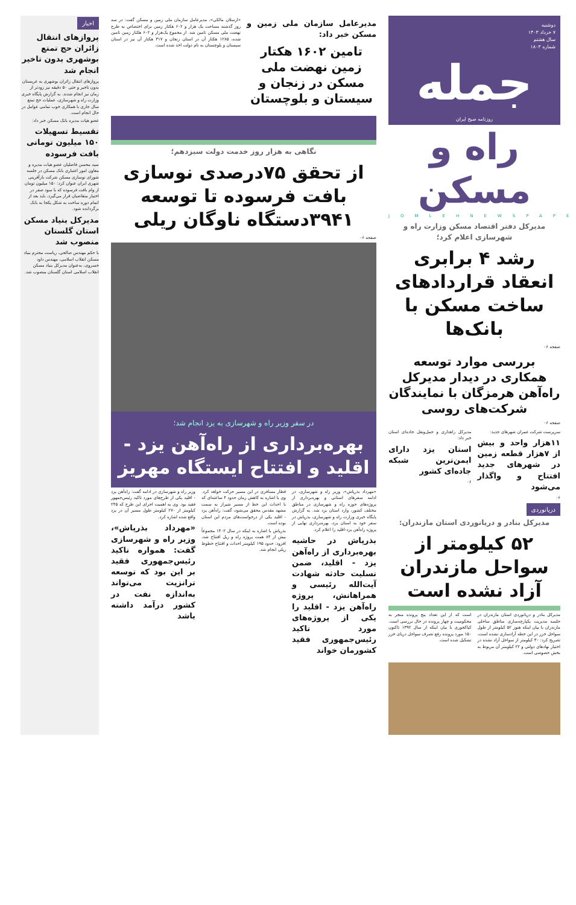دوشنبه
۷ خرداد ۱۴۰۳
سال هشتم
شماره ۱۸۰۳
جمله
روزنامه صبح ایران
راه و مسکن
JOMLEHNEWSPAPER
مدیرکل دفتر اقتصاد مسکن وزارت راه و شهرسازی اعلام کرد؛
رشد ۴ برابری انعقاد قراردادهای ساخت مسکن با بانک‌ها
صفحه ۰۶
بررسی موارد توسعه همکاری در دیدار مدیرکل راه‌آهن هرمزگان با نمایندگان شرکت‌های روسی
صفحه ۰۶
سرپرست شرکت عمران شهرهای جدید:
۱۱هزار واحد و بیش از ۷هزار قطعه زمین در شهرهای جدید افتتاح و واگذار می‌شود
۰۶
مدیرکل راهداری و حمل‌ونقل جاده‌ای استان خبر داد:
استان یزد دارای ایمن‌ترین شبکه جاده‌ای کشور
۰۶
دریانوردی
مدیرکل بنادر و دریانوردی استان مازندران:
۵۲ کیلومتر از سواحل مازندران آزاد نشده است
مدیرکل بنادر و دریانوردی استان مازندران در جلسه مدیریت یکپارچه‌سازی مناطق ساحلی مازندران با بیان اینکه هنوز ۵۲ کیلومتر از طول سواحل خزر در این خطه آزادسازی نشده است، تصریح کرد: ۳۰ کیلومتر از سواحل آزاد نشده در اختیار نهادهای دولتی و ۲۲ کیلومتر آن مربوط به بخش خصوصی است.
است که از این تعداد پنج پرونده منجر به محکومیت و چهار پرونده در حال بررسی است. کیاکجوری با بیان اینکه از سال ۱۳۹۲ تاکنون ۱۵۰ مورد پرونده رفع تصرف سواحل دریای خزر تشکیل شده است.
مدیرعامل سازمان ملی زمین و مسکن خبر داد:
تامین ۱۶۰۲ هکتار زمین نهضت ملی مسکن در زنجان و سیستان و بلوچستان
«ارسلان مالکی»، مدیرعامل سازمان ملی زمین و مسکن گفت: در سه روز گذشته مساحت یک هزار و ۶۰۲ هکتار زمین برای اختصاص به طرح نهضت ملی مسکن تامین شد. از مجموع یک‌هزار و ۶۰۲ هکتار زمین تامین شده، ۱۲۸۵ هکتار آن در استان زنجان و ۳۱۷ هکتار آن نیز در استان سیستان و بلوچستان به نام دولت اخذ شده است.
نگاهی به هزار روز خدمت دولت سیزدهم؛
از تحقق ۷۵درصدی نوسازی بافت فرسوده تا توسعه ۳۹۴۱دستگاه ناوگان ریلی
صفحه ۰۶
در سفر وزیر راه و شهرسازی به یزد انجام شد؛
بهره‌برداری از راه‌آهن یزد - اقلید و افتتاح ایستگاه مهریز
«مهرداد بذرپاش»، وزیر راه و شهرسازی، در ادامه سفرهای استانی و بهره‌برداری از پروژه‌های حوزه راه و شهرسازی در مناطق مختلف کشور، وارد استان یزد شد. به گزارش پایگاه خبری وزارت راه و شهرسازی، بذرپاش در سفر خود به استان یزد، بهره‌برداری نهایی از پروژه راه‌آهن یزد-اقلید را اعلام کرد.
بذرپاش در حاشیه بهره‌برداری از راه‌آهن یزد - اقلید، ضمن تسلیت حادثه شهادت آیت‌الله رئیسی و همراهانش، پروژه راه‌آهن یزد - اقلید را یکی از پروژه‌های مورد تاکید رئیس‌جمهوری فقید کشورمان خواند
قطار مسافری در این مسیر حرکت خواهد کرد. وی با اشاره به کاهش زمان حدود ۴ ساعته‌ای که با احداث این خط از مسیر شیراز به سمت مشهد مقدس محقق می‌شود، گفت: راه‌آهن یزد - اقلید یکی از درخواست‌های مردم این استان بوده است.
بذرپاش با اشاره به اینکه در سال ۱۴۰۲ مجموعاً بیش از ۸۴ همت پروژه راه و ریل افتتاح شد، افزود: حدود ۱۹۵ کیلومتر احداث و افتتاح خطوط ریلی انجام شد.
وزیر راه و شهرسازی در ادامه گفت: راه‌آهن یزد - اقلید یکی از طرح‌های مورد تاکید رئیس‌جمهور فقید بود. وی به اهمیت اجرای این طرح که ۲۴۵ کیلومتر از ۲۷۰ کیلومتر طول مسیر آن در یزد واقع شده اشاره کرد.
«مهرداد بذرپاش»، وزیر راه و شهرسازی گفت: همواره تاکید رئیس‌جمهوری فقید بر این بود که توسعه ترانزیت می‌تواند به‌اندازه نفت در کشور درآمد داشته باشد
اخبار
پروازهای انتقال زائران حج تمتع بوشهری بدون تاخیر انجام شد
پروازهای انتقال زائران بوشهری به عربستان بدون تاخیر و حتی ۵۰ دقیقه نیز زودتر از زمان نیز انجام شدند. به گزارش پایگاه خبری وزارت راه و شهرسازی، عملیات حج تمتع سال جاری با همکاری خوب تمامی عوامل در حال انجام است.
عضو هیات مدیره بانک مسکن خبر داد:
تقسیط تسهیلات ۱۵۰ میلیون تومانی بافت فرسوده
سید محسن فاضلیان عضو هیات مدیره و معاون امور اعتباری بانک مسکن در جلسه شورای نوسازی مسکن شرکت بازآفرینی شهری ایران عنوان کرد: ۱۵۰ میلیون تومان از وام بافت فرسوده که با سود صفر در اختیار متقاضیان قرار می‌گیرد، باید بعد از اتمام دوره ساخت به شکل یکجا به بانک برگردانده شود.
مدیرکل بنیاد مسکن استان گلستان منصوب شد
با حکم مهندس صالحی، ریاست محترم بنیاد مسکن انقلاب اسلامی، مهندس داود خسروی، به‌عنوان مدیرکل بنیاد مسکن انقلاب اسلامی استان گلستان منصوب شد.